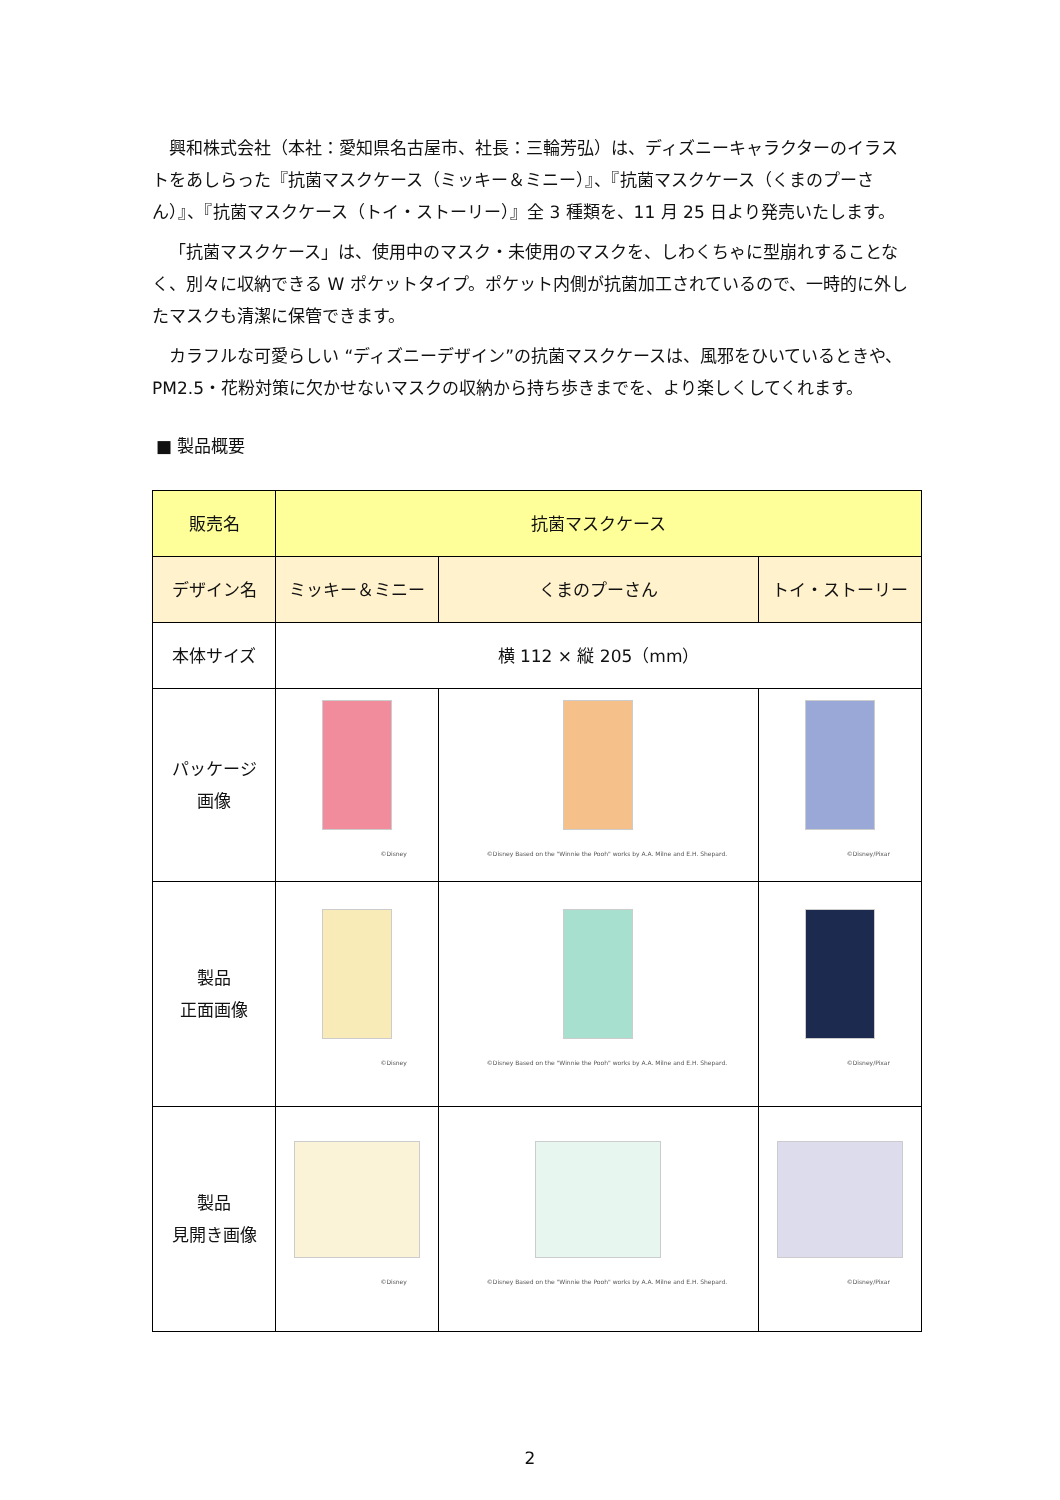興和株式会社（本社：愛知県名古屋市、社長：三輪芳弘）は、ディズニーキャラクターのイラストをあしらった『抗菌マスクケース（ミッキー＆ミニー）』、『抗菌マスクケース（くまのプーさん）』、『抗菌マスクケース（トイ・ストーリー）』全 3 種類を、11 月 25 日より発売いたします。
「抗菌マスクケース」は、使用中のマスク・未使用のマスクを、しわくちゃに型崩れすることなく、別々に収納できる W ポケットタイプ。ポケット内側が抗菌加工されているので、一時的に外したマスクも清潔に保管できます。
カラフルな可愛らしい “ディズニーデザイン”の抗菌マスクケースは、風邪をひいているときや、PM2.5・花粉対策に欠かせないマスクの収納から持ち歩きまでを、より楽しくしてくれます。
■ 製品概要
| 販売名 | 抗菌マスクケース | | |
| デザイン名 | ミッキー＆ミニー | くまのプーさん | トイ・ストーリー |
| 本体サイズ | 横 112 × 縦 205（mm） | | |
| パッケージ 画像 | ©Disney | ©Disney Based on the "Winnie the Pooh" works by A.A. Milne and E.H. Shepard. | ©Disney/Pixar |
| 製品 正面画像 | ©Disney | ©Disney Based on the "Winnie the Pooh" works by A.A. Milne and E.H. Shepard. | ©Disney/Pixar |
| 製品 見開き画像 | ©Disney | ©Disney Based on the "Winnie the Pooh" works by A.A. Milne and E.H. Shepard. | ©Disney/Pixar |
2